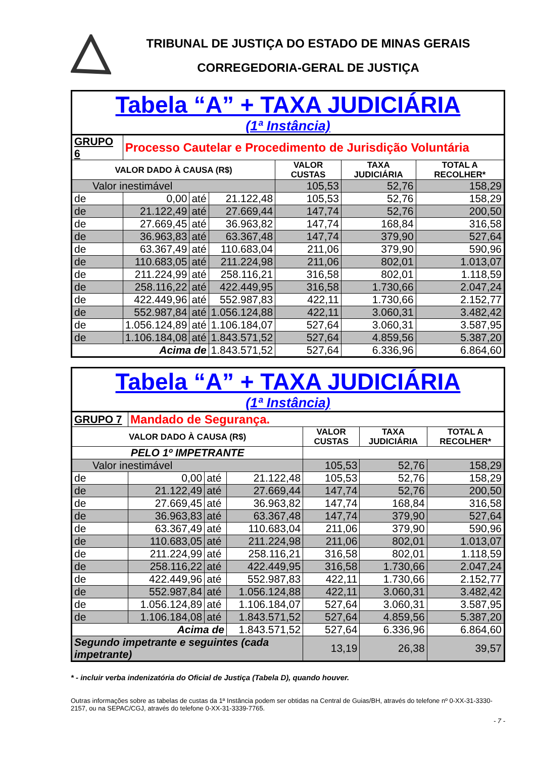TRIBUNAL DE JUSTIÇA DO ESTADO DE MINAS GERAIS
CORREGEDORIA-GERAL DE JUSTIÇA
| Tabela “A” + TAXA JUDICIÁRIA (1ª Instância) | | | | | | |
| GRUPO 6 | Processo Cautelar e Procedimento de Jurisdição Voluntária | | | | | |
| VALOR DADO À CAUSA (R$) | | | | VALOR CUSTAS | TAXA JUDICIÁRIA | TOTAL A RECOLHER* |
| Valor inestimável | | | | 105,53 | 52,76 | 158,29 |
| de | 0,00 | até | 21.122,48 | 105,53 | 52,76 | 158,29 |
| de | 21.122,49 | até | 27.669,44 | 147,74 | 52,76 | 200,50 |
| de | 27.669,45 | até | 36.963,82 | 147,74 | 168,84 | 316,58 |
| de | 36.963,83 | até | 63.367,48 | 147,74 | 379,90 | 527,64 |
| de | 63.367,49 | até | 110.683,04 | 211,06 | 379,90 | 590,96 |
| de | 110.683,05 | até | 211.224,98 | 211,06 | 802,01 | 1.013,07 |
| de | 211.224,99 | até | 258.116,21 | 316,58 | 802,01 | 1.118,59 |
| de | 258.116,22 | até | 422.449,95 | 316,58 | 1.730,66 | 2.047,24 |
| de | 422.449,96 | até | 552.987,83 | 422,11 | 1.730,66 | 2.152,77 |
| de | 552.987,84 | até | 1.056.124,88 | 422,11 | 3.060,31 | 3.482,42 |
| de | 1.056.124,89 | até | 1.106.184,07 | 527,64 | 3.060,31 | 3.587,95 |
| de | 1.106.184,08 | até | 1.843.571,52 | 527,64 | 4.859,56 | 5.387,20 |
| Acima de | | | 1.843.571,52 | 527,64 | 6.336,96 | 6.864,60 |
| Tabela “A” + TAXA JUDICIÁRIA (1ª Instância) | | | | | | |
| GRUPO 7 | Mandado de Segurança. | | | | | |
| VALOR DADO À CAUSA (R$) | | | | VALOR CUSTAS | TAXA JUDICIÁRIA | TOTAL A RECOLHER* |
| PELO 1º IMPETRANTE | | | | | | |
| Valor inestimável | | | | 105,53 | 52,76 | 158,29 |
| de | 0,00 | até | 21.122,48 | 105,53 | 52,76 | 158,29 |
| de | 21.122,49 | até | 27.669,44 | 147,74 | 52,76 | 200,50 |
| de | 27.669,45 | até | 36.963,82 | 147,74 | 168,84 | 316,58 |
| de | 36.963,83 | até | 63.367,48 | 147,74 | 379,90 | 527,64 |
| de | 63.367,49 | até | 110.683,04 | 211,06 | 379,90 | 590,96 |
| de | 110.683,05 | até | 211.224,98 | 211,06 | 802,01 | 1.013,07 |
| de | 211.224,99 | até | 258.116,21 | 316,58 | 802,01 | 1.118,59 |
| de | 258.116,22 | até | 422.449,95 | 316,58 | 1.730,66 | 2.047,24 |
| de | 422.449,96 | até | 552.987,83 | 422,11 | 1.730,66 | 2.152,77 |
| de | 552.987,84 | até | 1.056.124,88 | 422,11 | 3.060,31 | 3.482,42 |
| de | 1.056.124,89 | até | 1.106.184,07 | 527,64 | 3.060,31 | 3.587,95 |
| de | 1.106.184,08 | até | 1.843.571,52 | 527,64 | 4.859,56 | 5.387,20 |
| Acima de | | | 1.843.571,52 | 527,64 | 6.336,96 | 6.864,60 |
| Segundo impetrante e seguintes (cada impetrante) | | | | 13,19 | 26,38 | 39,57 |
* - incluir verba indenizatória do Oficial de Justiça (Tabela D), quando houver.
Outras informações sobre as tabelas de custas da 1ª Instância podem ser obtidas na Central de Guias/BH, através do telefone nº 0-XX-31-3330-2157, ou na SEPAC/CGJ, através do telefone 0-XX-31-3339-7765.
- 7 -